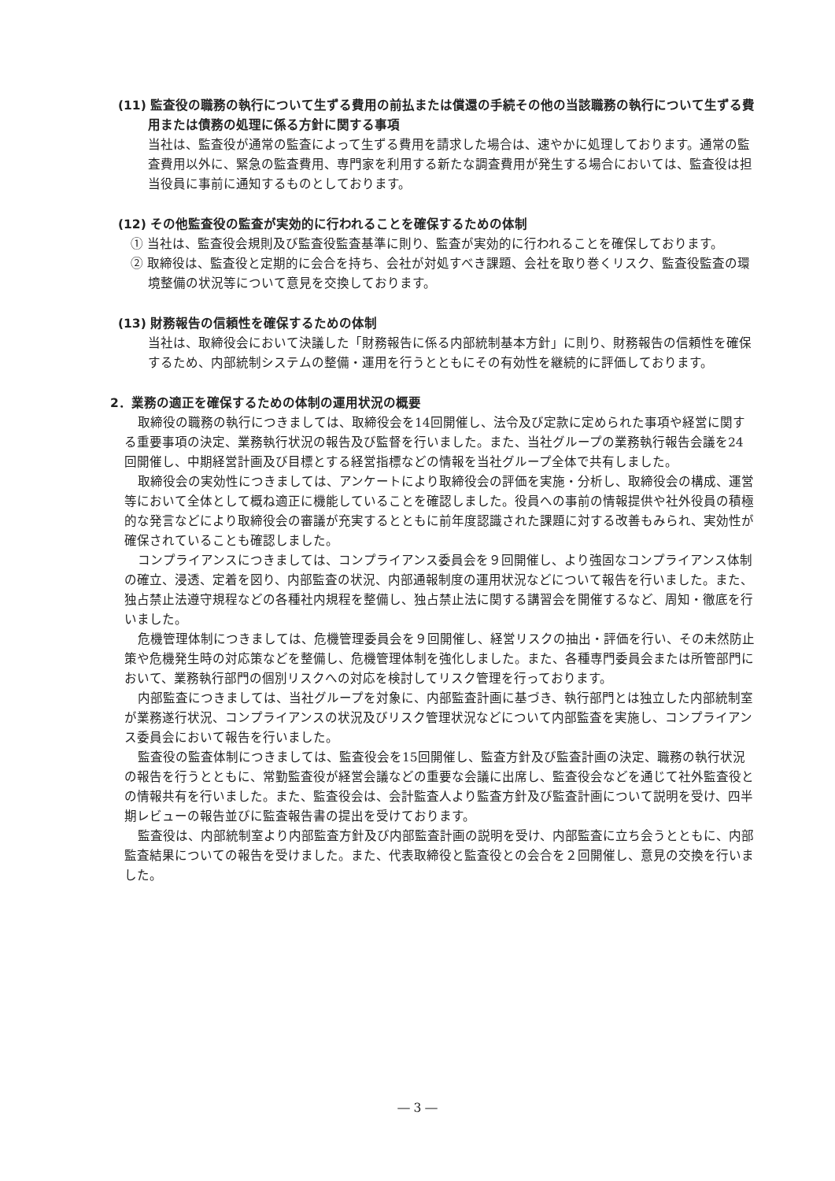(11) 監査役の職務の執行について生ずる費用の前払または償還の手続その他の当該職務の執行について生ずる費用または債務の処理に係る方針に関する事項
当社は、監査役が通常の監査によって生ずる費用を請求した場合は、速やかに処理しております。通常の監査費用以外に、緊急の監査費用、専門家を利用する新たな調査費用が発生する場合においては、監査役は担当役員に事前に通知するものとしております。
(12) その他監査役の監査が実効的に行われることを確保するための体制
① 当社は、監査役会規則及び監査役監査基準に則り、監査が実効的に行われることを確保しております。
② 取締役は、監査役と定期的に会合を持ち、会社が対処すべき課題、会社を取り巻くリスク、監査役監査の環境整備の状況等について意見を交換しております。
(13) 財務報告の信頼性を確保するための体制
当社は、取締役会において決議した「財務報告に係る内部統制基本方針」に則り、財務報告の信頼性を確保するため、内部統制システムの整備・運用を行うとともにその有効性を継続的に評価しております。
2．業務の適正を確保するための体制の運用状況の概要
取締役の職務の執行につきましては、取締役会を14回開催し、法令及び定款に定められた事項や経営に関する重要事項の決定、業務執行状況の報告及び監督を行いました。また、当社グループの業務執行報告会議を24回開催し、中期経営計画及び目標とする経営指標などの情報を当社グループ全体で共有しました。
取締役会の実効性につきましては、アンケートにより取締役会の評価を実施・分析し、取締役会の構成、運営等において全体として概ね適正に機能していることを確認しました。役員への事前の情報提供や社外役員の積極的な発言などにより取締役会の審議が充実するとともに前年度認識された課題に対する改善もみられ、実効性が確保されていることも確認しました。
コンプライアンスにつきましては、コンプライアンス委員会を９回開催し、より強固なコンプライアンス体制の確立、浸透、定着を図り、内部監査の状況、内部通報制度の運用状況などについて報告を行いました。また、独占禁止法遵守規程などの各種社内規程を整備し、独占禁止法に関する講習会を開催するなど、周知・徹底を行いました。
危機管理体制につきましては、危機管理委員会を９回開催し、経営リスクの抽出・評価を行い、その未然防止策や危機発生時の対応策などを整備し、危機管理体制を強化しました。また、各種専門委員会または所管部門において、業務執行部門の個別リスクへの対応を検討してリスク管理を行っております。
内部監査につきましては、当社グループを対象に、内部監査計画に基づき、執行部門とは独立した内部統制室が業務遂行状況、コンプライアンスの状況及びリスク管理状況などについて内部監査を実施し、コンプライアンス委員会において報告を行いました。
監査役の監査体制につきましては、監査役会を15回開催し、監査方針及び監査計画の決定、職務の執行状況の報告を行うとともに、常勤監査役が経営会議などの重要な会議に出席し、監査役会などを通じて社外監査役との情報共有を行いました。また、監査役会は、会計監査人より監査方針及び監査計画について説明を受け、四半期レビューの報告並びに監査報告書の提出を受けております。
監査役は、内部統制室より内部監査方針及び内部監査計画の説明を受け、内部監査に立ち会うとともに、内部監査結果についての報告を受けました。また、代表取締役と監査役との会合を２回開催し、意見の交換を行いました。
― 3 ―